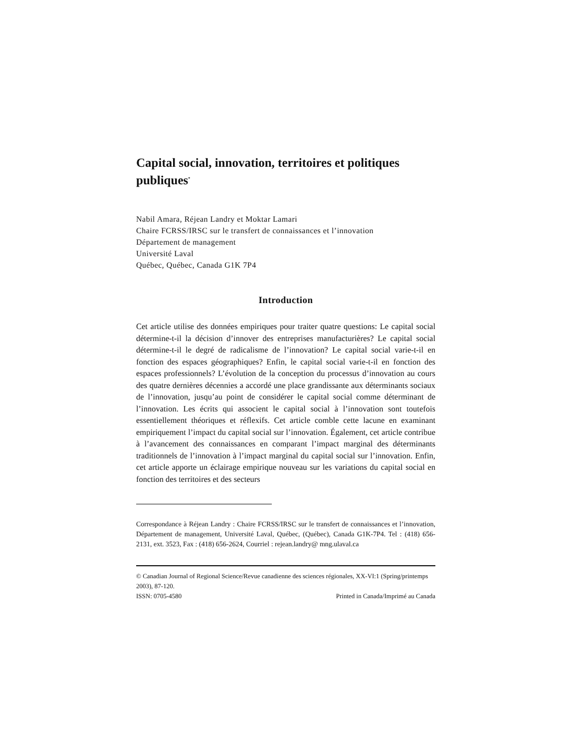Capital social, innovation, territoires et politiques publiques<sup>*</sup>
Nabil Amara, Réjean Landry et Moktar Lamari
Chaire FCRSS/IRSC sur le transfert de connaissances et l’innovation
Département de management
Université Laval
Québec, Québec, Canada G1K 7P4
Introduction
Cet article utilise des données empiriques pour traiter quatre questions: Le capital social détermine-t-il la décision d’innover des entreprises manufacturières? Le capital social détermine-t-il le degré de radicalisme de l’innovation? Le capital social varie-t-il en fonction des espaces géographiques? Enfin, le capital social varie-t-il en fonction des espaces professionnels? L’évolution de la conception du processus d’innovation au cours des quatre dernières décennies a accordé une place grandissante aux déterminants sociaux de l’innovation, jusqu’au point de considérer le capital social comme déterminant de l’innovation. Les écrits qui associent le capital social à l’innovation sont toutefois essentiellement théoriques et réflexifs. Cet article comble cette lacune en examinant empiriquement l’impact du capital social sur l’innovation. Également, cet article contribue à l’avancement des connaissances en comparant l’impact marginal des déterminants traditionnels de l’innovation à l’impact marginal du capital social sur l’innovation. Enfin, cet article apporte un éclairage empirique nouveau sur les variations du capital social en fonction des territoires et des secteurs
Correspondance à Réjean Landry : Chaire FCRSS/IRSC sur le transfert de connaissances et l’innovation, Département de management, Université Laval, Québec, (Québec), Canada G1K-7P4. Tel : (418) 656-2131, ext. 3523, Fax : (418) 656-2624, Courriel : rejean.landry@ mng.ulaval.ca
© Canadian Journal of Regional Science/Revue canadienne des sciences régionales, XX-VI:1 (Spring/printemps 2003), 87-120.
ISSN: 0705-4580 Printed in Canada/Imprimé au Canada